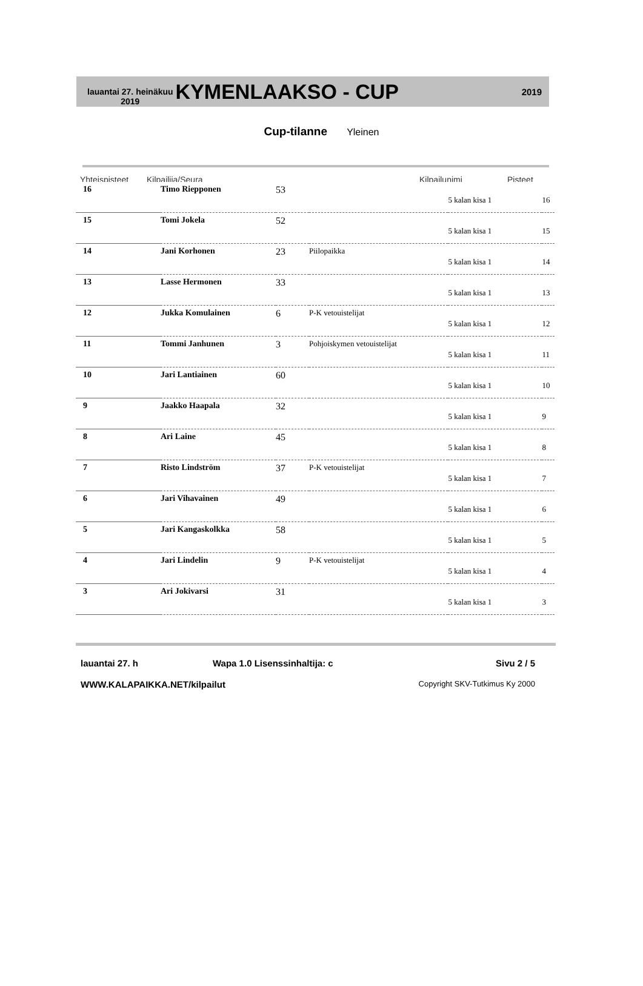lauantai 27. heinäkuu
2019
KYMENLAAKSO - CUP
2019
Cup-tilanne Yleinen
Yhteispisteet Kilpailija/Seura Kilpailunimi Pisteet
| 16 | Timo Riepponen | 53 | | | |
| | | | | 5 kalan kisa 1 | 16 |
| 15 | Tomi Jokela | 52 | | | |
| | | | | 5 kalan kisa 1 | 15 |
| 14 | Jani Korhonen | 23 | Piilopaikka | | |
| | | | | 5 kalan kisa 1 | 14 |
| 13 | Lasse Hermonen | 33 | | | |
| | | | | 5 kalan kisa 1 | 13 |
| 12 | Jukka Komulainen | 6 | P-K vetouistelijat | | |
| | | | | 5 kalan kisa 1 | 12 |
| 11 | Tommi Janhunen | 3 | Pohjoiskymen vetouistelijat | | |
| | | | | 5 kalan kisa 1 | 11 |
| 10 | Jari Lantiainen | 60 | | | |
| | | | | 5 kalan kisa 1 | 10 |
| 9 | Jaakko Haapala | 32 | | | |
| | | | | 5 kalan kisa 1 | 9 |
| 8 | Ari Laine | 45 | | | |
| | | | | 5 kalan kisa 1 | 8 |
| 7 | Risto Lindström | 37 | P-K vetouistelijat | | |
| | | | | 5 kalan kisa 1 | 7 |
| 6 | Jari Vihavainen | 49 | | | |
| | | | | 5 kalan kisa 1 | 6 |
| 5 | Jari Kangaskolkka | 58 | | | |
| | | | | 5 kalan kisa 1 | 5 |
| 4 | Jari Lindelin | 9 | P-K vetouistelijat | | |
| | | | | 5 kalan kisa 1 | 4 |
| 3 | Ari Jokivarsi | 31 | | | |
| | | | | 5 kalan kisa 1 | 3 |
lauantai 27. h Wapa 1.0 Lisenssinhaltija: c Sivu 2 / 5
WWW.KALAPAIKKA.NET/kilpailut Copyright SKV-Tutkimus Ky 2000